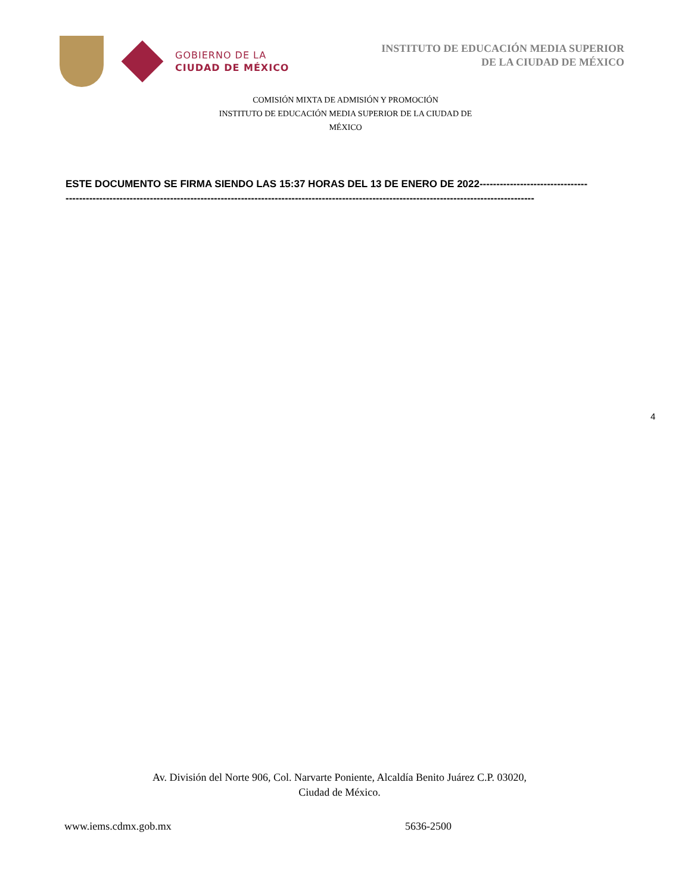GOBIERNO DE LA
CIUDAD DE MÉXICO
INSTITUTO DE EDUCACIÓN MEDIA SUPERIOR
DE LA CIUDAD DE MÉXICO
COMISIÓN MIXTA DE ADMISIÓN Y PROMOCIÓN
INSTITUTO DE EDUCACIÓN MEDIA SUPERIOR DE LA CIUDAD DE
MÉXICO
ESTE DOCUMENTO SE FIRMA SIENDO LAS 15:37 HORAS DEL 13 DE ENERO DE 2022--------------------------------
-------------------------------------------------------------------------------------------------------------------------------------------
4
Av. División del Norte 906, Col. Narvarte Poniente, Alcaldía Benito Juárez C.P. 03020,
Ciudad de México.
www.iems.cdmx.gob.mx 5636-2500